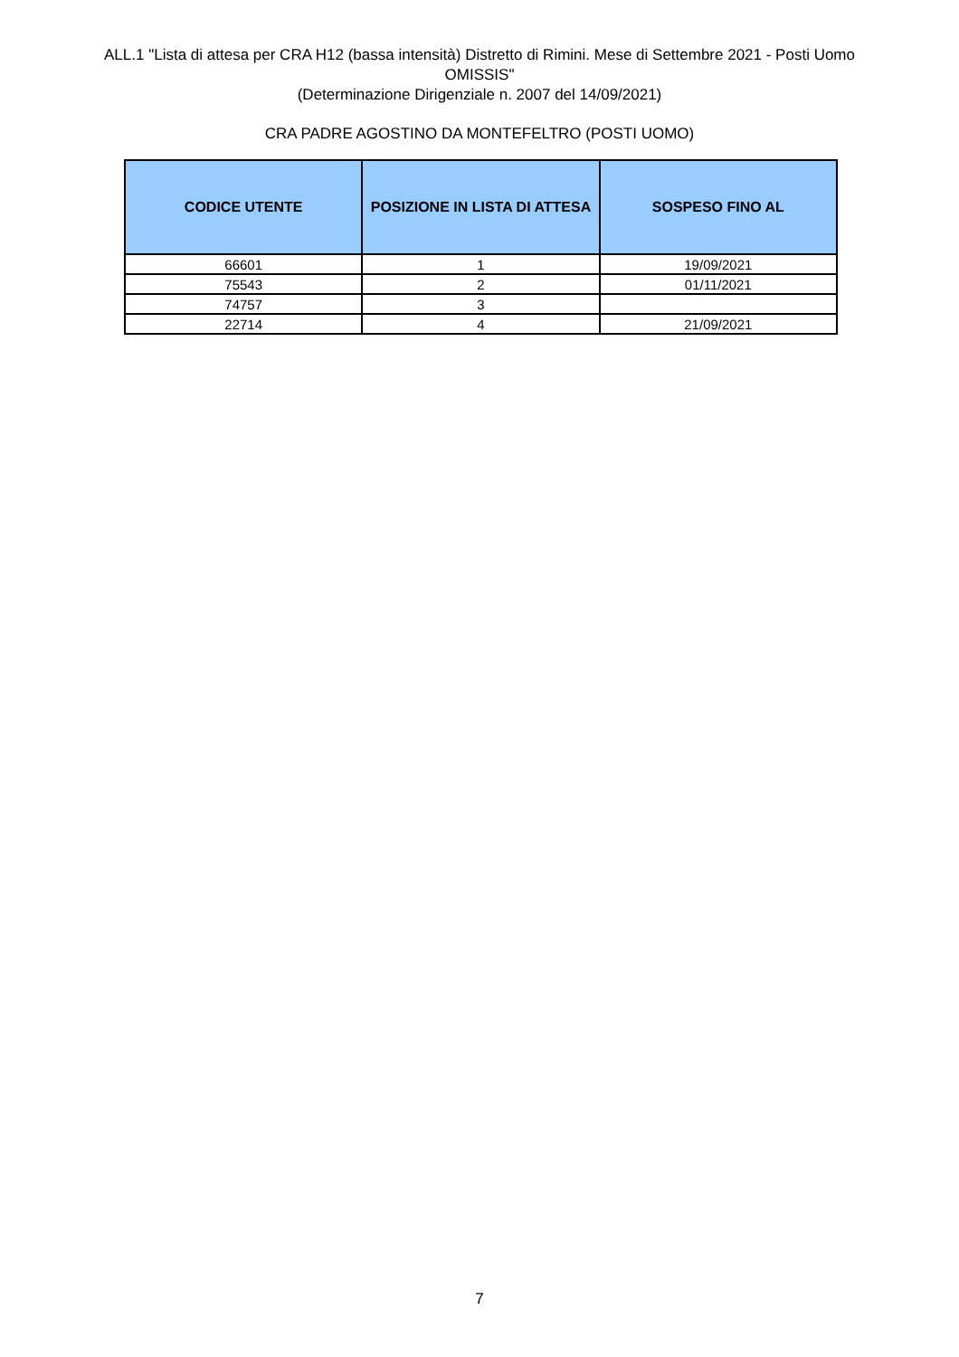ALL.1 "Lista di attesa per CRA H12 (bassa intensità) Distretto di Rimini. Mese di Settembre 2021 - Posti Uomo OMISSIS"
(Determinazione Dirigenziale n. 2007 del 14/09/2021)
CRA PADRE AGOSTINO DA MONTEFELTRO (POSTI UOMO)
| CODICE UTENTE | POSIZIONE IN LISTA DI ATTESA | SOSPESO FINO AL |
| --- | --- | --- |
| 66601 | 1 | 19/09/2021 |
| 75543 | 2 | 01/11/2021 |
| 74757 | 3 | |
| 22714 | 4 | 21/09/2021 |
7